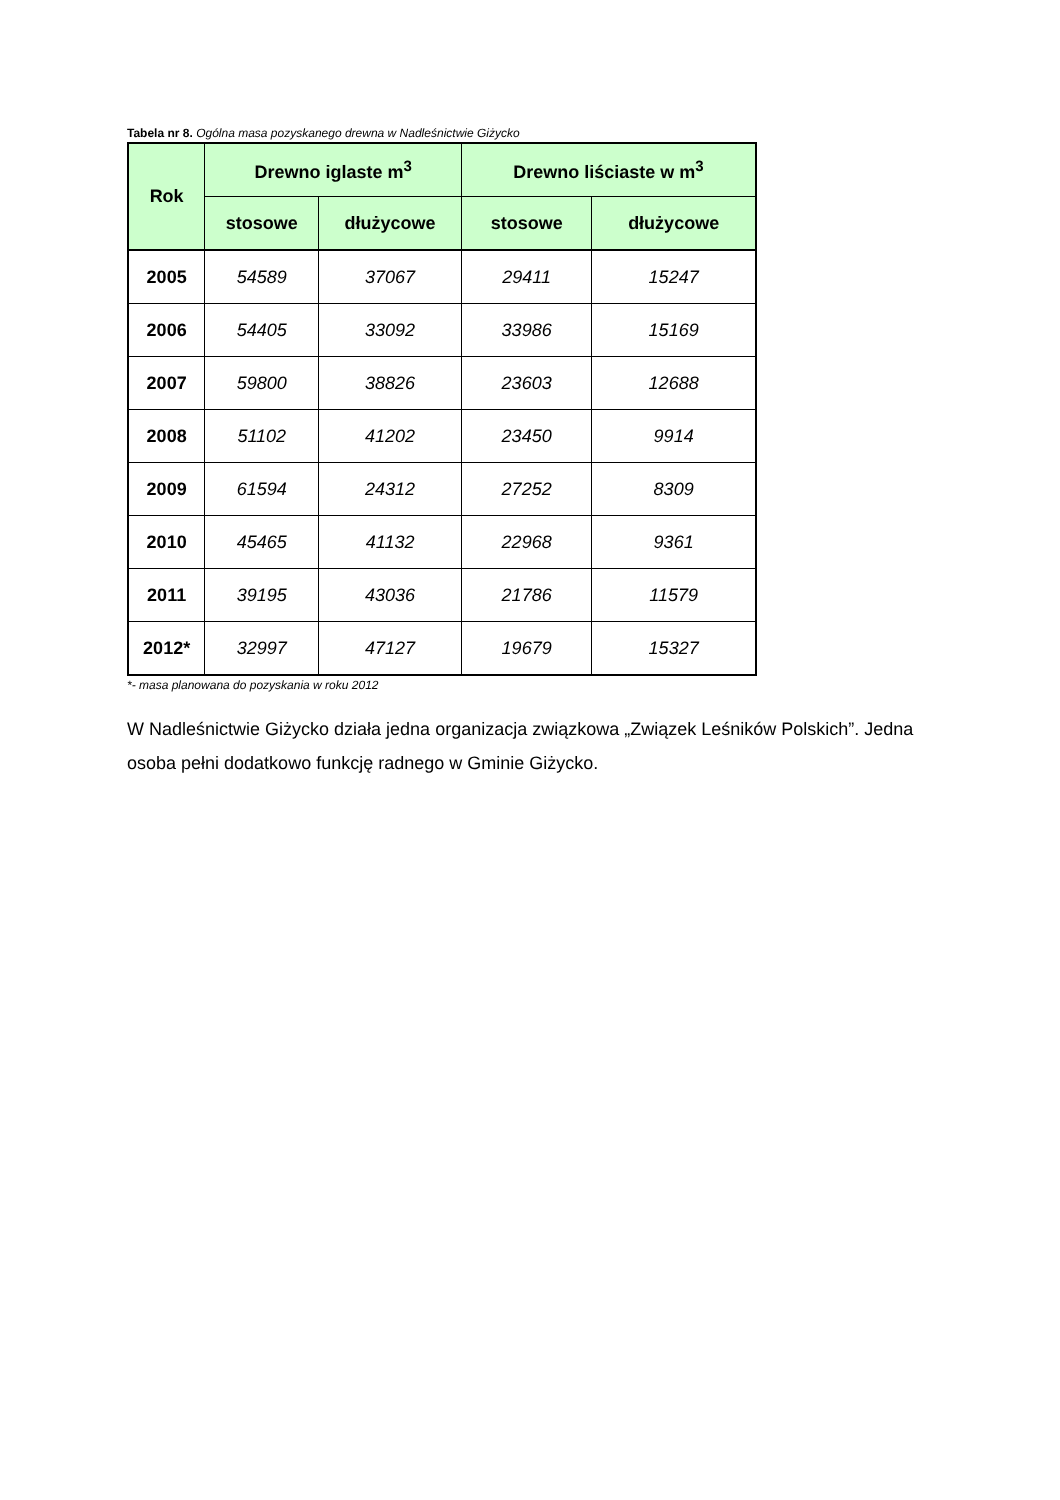Tabela nr 8. Ogólna masa pozyskanego drewna w Nadleśnictwie Giżycko
| Rok | Drewno iglaste m<sup>3</sup> | | Drewno liściaste w m<sup>3</sup> | |
| --- | --- | --- | --- | --- |
| | stosowe | dłużycowe | stosowe | dłużycowe |
| 2005 | 54589 | 37067 | 29411 | 15247 |
| 2006 | 54405 | 33092 | 33986 | 15169 |
| 2007 | 59800 | 38826 | 23603 | 12688 |
| 2008 | 51102 | 41202 | 23450 | 9914 |
| 2009 | 61594 | 24312 | 27252 | 8309 |
| 2010 | 45465 | 41132 | 22968 | 9361 |
| 2011 | 39195 | 43036 | 21786 | 11579 |
| 2012* | 32997 | 47127 | 19679 | 15327 |
*- masa planowana do pozyskania w roku 2012
W Nadleśnictwie Giżycko działa jedna organizacja związkowa „Związek Leśników Polskich”. Jedna osoba pełni dodatkowo funkcję radnego w Gminie Giżycko.